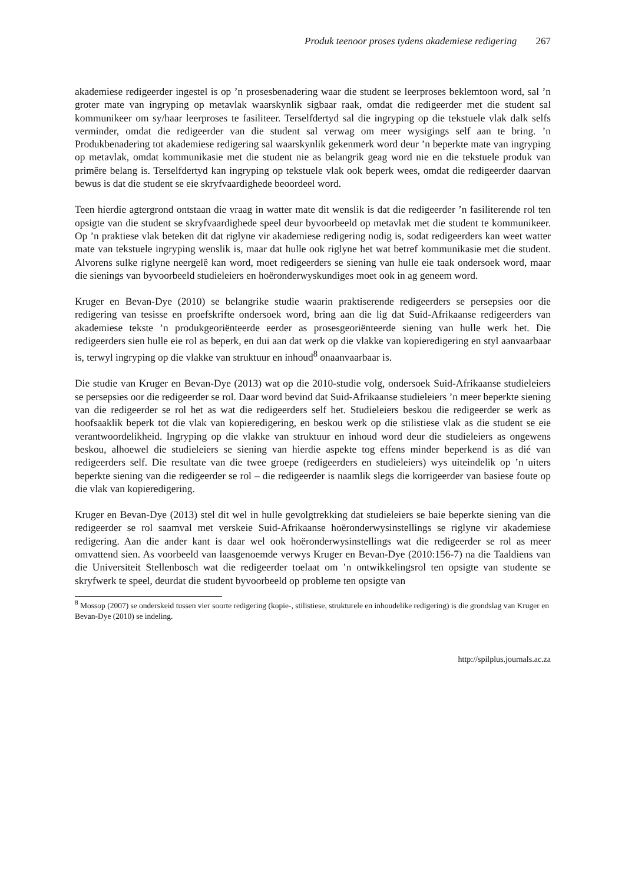Produk teenoor proses tydens akademiese redigering 267
akademiese redigeerder ingestel is op ’n prosesbenadering waar die student se leerproses beklemtoon word, sal ’n groter mate van ingryping op metavlak waarskynlik sigbaar raak, omdat die redigeerder met die student sal kommunikeer om sy/haar leerproses te fasiliteer. Terselfdertyd sal die ingryping op die tekstuele vlak dalk selfs verminder, omdat die redigeerder van die student sal verwag om meer wysigings self aan te bring. ’n Produkbenadering tot akademiese redigering sal waarskynlik gekenmerk word deur ’n beperkte mate van ingryping op metavlak, omdat kommunikasie met die student nie as belangrik geag word nie en die tekstuele produk van primêre belang is. Terselfdertyd kan ingryping op tekstuele vlak ook beperk wees, omdat die redigeerder daarvan bewus is dat die student se eie skryfvaardighede beoordeel word.
Teen hierdie agtergrond ontstaan die vraag in watter mate dit wenslik is dat die redigeerder ’n fasiliterende rol ten opsigte van die student se skryfvaardighede speel deur byvoorbeeld op metavlak met die student te kommunikeer. Op ’n praktiese vlak beteken dit dat riglyne vir akademiese redigering nodig is, sodat redigeerders kan weet watter mate van tekstuele ingryping wenslik is, maar dat hulle ook riglyne het wat betref kommunikasie met die student. Alvorens sulke riglyne neergelê kan word, moet redigeerders se siening van hulle eie taak ondersoek word, maar die sienings van byvoorbeeld studieleiers en hoëronderwyskundiges moet ook in ag geneem word.
Kruger en Bevan-Dye (2010) se belangrike studie waarin praktiserende redigeerders se persepsies oor die redigering van tesisse en proefskrifte ondersoek word, bring aan die lig dat Suid-Afrikaanse redigeerders van akademiese tekste ’n produkgeoriënteerde eerder as prosesgeoriënteerde siening van hulle werk het. Die redigeerders sien hulle eie rol as beperk, en dui aan dat werk op die vlakke van kopieredigering en styl aanvaarbaar is, terwyl ingryping op die vlakke van struktuur en inhoud<sup>8</sup> onaanvaarbaar is.
Die studie van Kruger en Bevan-Dye (2013) wat op die 2010-studie volg, ondersoek Suid-Afrikaanse studieleiers se persepsies oor die redigeerder se rol. Daar word bevind dat Suid-Afrikaanse studieleiers ’n meer beperkte siening van die redigeerder se rol het as wat die redigeerders self het. Studieleiers beskou die redigeerder se werk as hoofsaaklik beperk tot die vlak van kopieredigering, en beskou werk op die stilistiese vlak as die student se eie verantwoordelikheid. Ingryping op die vlakke van struktuur en inhoud word deur die studieleiers as ongewens beskou, alhoewel die studieleiers se siening van hierdie aspekte tog effens minder beperkend is as dié van redigeerders self. Die resultate van die twee groepe (redigeerders en studieleiers) wys uiteindelik op ’n uiters beperkte siening van die redigeerder se rol – die redigeerder is naamlik slegs die korrigeerder van basiese foute op die vlak van kopieredigering.
Kruger en Bevan-Dye (2013) stel dit wel in hulle gevolgtrekking dat studieleiers se baie beperkte siening van die redigeerder se rol saamval met verskeie Suid-Afrikaanse hoëronderwysinstellings se riglyne vir akademiese redigering. Aan die ander kant is daar wel ook hoëronderwysinstellings wat die redigeerder se rol as meer omvattend sien. As voorbeeld van laasgenoemde verwys Kruger en Bevan-Dye (2010:156-7) na die Taaldiens van die Universiteit Stellenbosch wat die redigeerder toelaat om ’n ontwikkelingsrol ten opsigte van studente se skryfwerk te speel, deurdat die student byvoorbeeld op probleme ten opsigte van
<sup>8</sup> Mossop (2007) se onderskeid tussen vier soorte redigering (kopie-, stilistiese, strukturele en inhoudelike redigering) is die grondslag van Kruger en Bevan-Dye (2010) se indeling.
http://spilplus.journals.ac.za